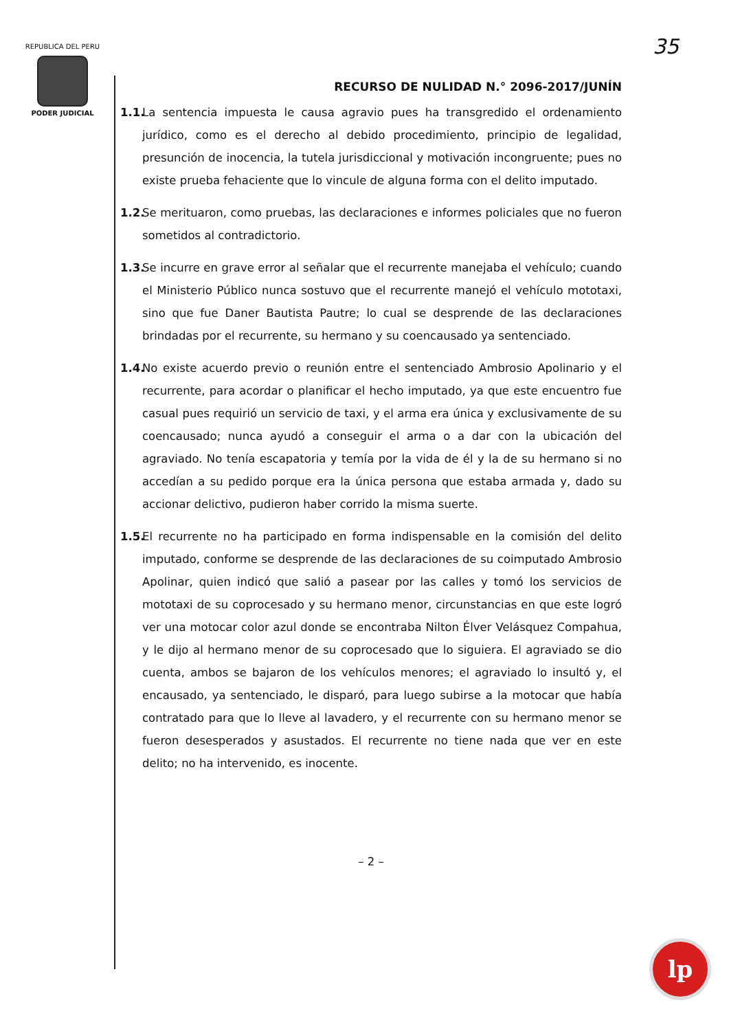REPUBLICA DEL PERU
PODER JUDICIAL
35
RECURSO DE NULIDAD N.° 2096-2017/JUNÍN
1.1.
La sentencia impuesta le causa agravio pues ha transgredido el ordenamiento jurídico, como es el derecho al debido procedimiento, principio de legalidad, presunción de inocencia, la tutela jurisdiccional y motivación incongruente; pues no existe prueba fehaciente que lo vincule de alguna forma con el delito imputado.
1.2.
Se merituaron, como pruebas, las declaraciones e informes policiales que no fueron sometidos al contradictorio.
1.3.
Se incurre en grave error al señalar que el recurrente manejaba el vehículo; cuando el Ministerio Público nunca sostuvo que el recurrente manejó el vehículo mototaxi, sino que fue Daner Bautista Pautre; lo cual se desprende de las declaraciones brindadas por el recurrente, su hermano y su coencausado ya sentenciado.
1.4.
No existe acuerdo previo o reunión entre el sentenciado Ambrosio Apolinario y el recurrente, para acordar o planificar el hecho imputado, ya que este encuentro fue casual pues requirió un servicio de taxi, y el arma era única y exclusivamente de su coencausado; nunca ayudó a conseguir el arma o a dar con la ubicación del agraviado. No tenía escapatoria y temía por la vida de él y la de su hermano si no accedían a su pedido porque era la única persona que estaba armada y, dado su accionar delictivo, pudieron haber corrido la misma suerte.
1.5.
El recurrente no ha participado en forma indispensable en la comisión del delito imputado, conforme se desprende de las declaraciones de su coimputado Ambrosio Apolinar, quien indicó que salió a pasear por las calles y tomó los servicios de mototaxi de su coprocesado y su hermano menor, circunstancias en que este logró ver una motocar color azul donde se encontraba Nilton Élver Velásquez Compahua, y le dijo al hermano menor de su coprocesado que lo siguiera. El agraviado se dio cuenta, ambos se bajaron de los vehículos menores; el agraviado lo insultó y, el encausado, ya sentenciado, le disparó, para luego subirse a la motocar que había contratado para que lo lleve al lavadero, y el recurrente con su hermano menor se fueron desesperados y asustados. El recurrente no tiene nada que ver en este delito; no ha intervenido, es inocente.
– 2 –
lp